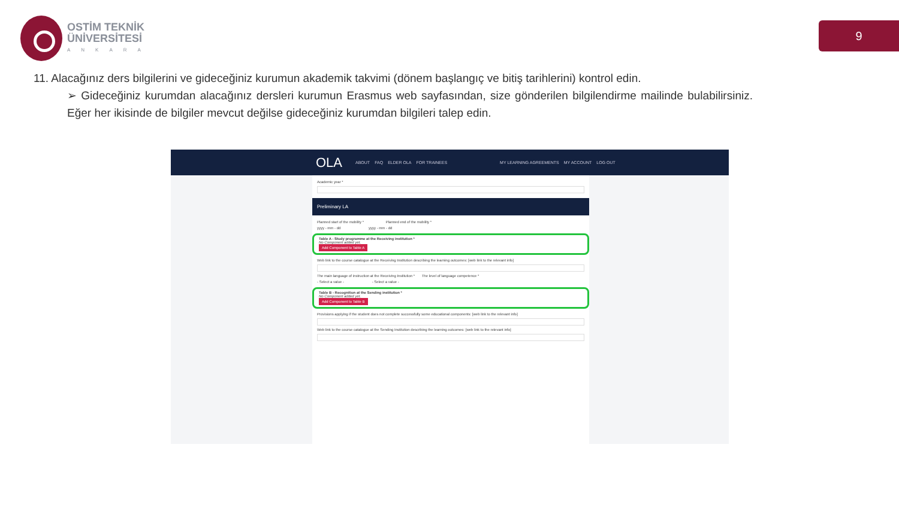OSTİM TEKNİK
ÜNİVERSİTESİ
ANKARA
9
11. Alacağınız ders bilgilerini ve gideceğiniz kurumun akademik takvimi (dönem başlangıç ve bitiş tarihlerini) kontrol edin.
➢ Gideceğiniz kurumdan alacağınız dersleri kurumun Erasmus web sayfasından, size gönderilen bilgilendirme mailinde bulabilirsiniz. Eğer her ikisinde de bilgiler mevcut değilse gideceğiniz kurumdan bilgileri talep edin.
OLA ABOUT FAQ ELDER OLA FOR TRAINEES MY LEARNING AGREEMENTS MY ACCOUNT LOG OUT
Academic year *
Preliminary LA
Planned start of the mobility * Planned end of the mobility *
yyyy - mm - dd yyyy - mm - dd
Table A - Study programme at the Receiving institution *
No Component added yet.
Add Component to Table A
Web link to the course catalogue at the Receiving Institution describing the learning outcomes: [web link to the relevant info]
The main language of instruction at the Receiving Institution * The level of language competence *
- Select a value - - Select a value -
Table B - Recognition at the Sending institution *
No Component added yet.
Add Component to Table B
Provisions applying if the student does not complete successfully some educational components: [web link to the relevant info]
Web link to the course catalogue at the Sending Institution describing the learning outcomes: [web link to the relevant info]